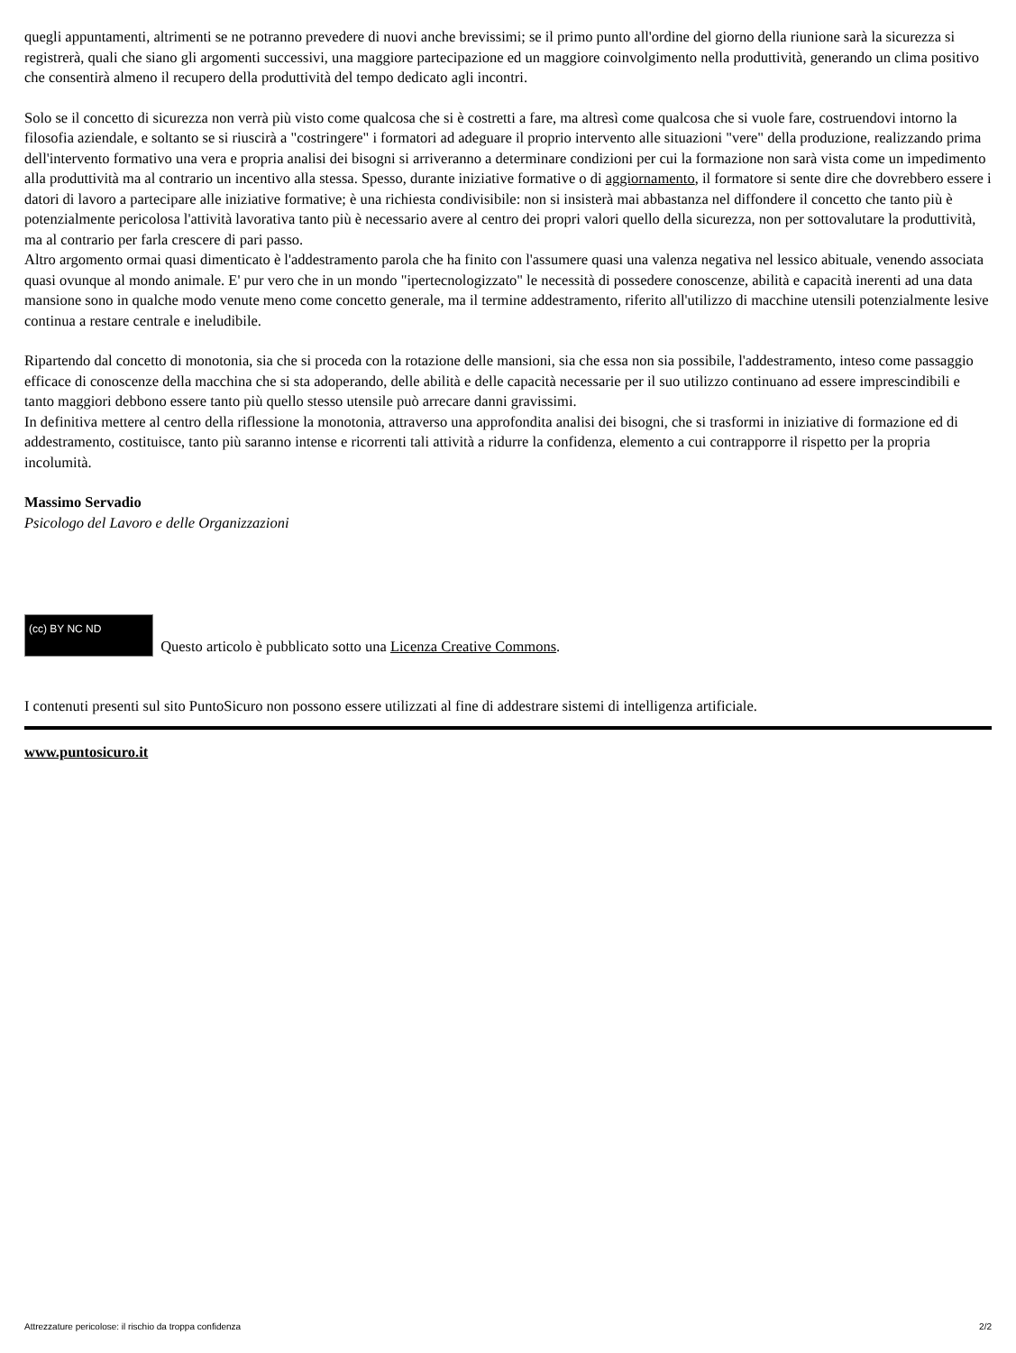quegli appuntamenti, altrimenti se ne potranno prevedere di nuovi anche brevissimi; se il primo punto all'ordine del giorno della riunione sarà la sicurezza si registrerà, quali che siano gli argomenti successivi, una maggiore partecipazione ed un maggiore coinvolgimento nella produttività, generando un clima positivo che consentirà almeno il recupero della produttività del tempo dedicato agli incontri.
Solo se il concetto di sicurezza non verrà più visto come qualcosa che si è costretti a fare, ma altresì come qualcosa che si vuole fare, costruendovi intorno la filosofia aziendale, e soltanto se si riuscirà a "costringere" i formatori ad adeguare il proprio intervento alle situazioni "vere" della produzione, realizzando prima dell'intervento formativo una vera e propria analisi dei bisogni si arriveranno a determinare condizioni per cui la formazione non sarà vista come un impedimento alla produttività ma al contrario un incentivo alla stessa. Spesso, durante iniziative formative o di aggiornamento, il formatore si sente dire che dovrebbero essere i datori di lavoro a partecipare alle iniziative formative; è una richiesta condivisibile: non si insisterà mai abbastanza nel diffondere il concetto che tanto più è potenzialmente pericolosa l'attività lavorativa tanto più è necessario avere al centro dei propri valori quello della sicurezza, non per sottovalutare la produttività, ma al contrario per farla crescere di pari passo.
Altro argomento ormai quasi dimenticato è l'addestramento parola che ha finito con l'assumere quasi una valenza negativa nel lessico abituale, venendo associata quasi ovunque al mondo animale. E' pur vero che in un mondo "ipertecnologizzato" le necessità di possedere conoscenze, abilità e capacità inerenti ad una data mansione sono in qualche modo venute meno come concetto generale, ma il termine addestramento, riferito all'utilizzo di macchine utensili potenzialmente lesive continua a restare centrale e ineludibile.
Ripartendo dal concetto di monotonia, sia che si proceda con la rotazione delle mansioni, sia che essa non sia possibile, l'addestramento, inteso come passaggio efficace di conoscenze della macchina che si sta adoperando, delle abilità e delle capacità necessarie per il suo utilizzo continuano ad essere imprescindibili e tanto maggiori debbono essere tanto più quello stesso utensile può arrecare danni gravissimi.
In definitiva mettere al centro della riflessione la monotonia, attraverso una approfondita analisi dei bisogni, che si trasformi in iniziative di formazione ed di addestramento, costituisce, tanto più saranno intense e ricorrenti tali attività a ridurre la confidenza, elemento a cui contrapporre il rispetto per la propria incolumità.
Massimo Servadio
Psicologo del Lavoro e delle Organizzazioni
(cc) BY NC ND Questo articolo è pubblicato sotto una Licenza Creative Commons.
I contenuti presenti sul sito PuntoSicuro non possono essere utilizzati al fine di addestrare sistemi di intelligenza artificiale.
www.puntosicuro.it
Attrezzature pericolose: il rischio da troppa confidenza 2/2